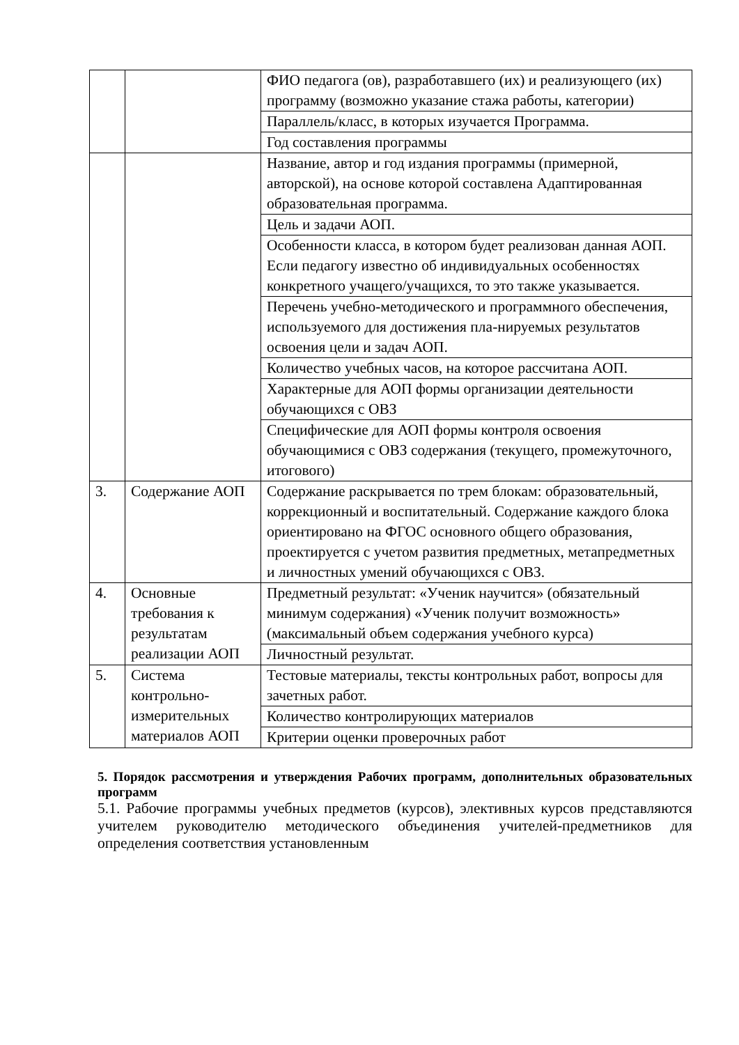| | | ФИО педагога (ов), разработавшего (их) и реализующего (их) программу (возможно указание стажа работы, категории) |
| | | Параллель/класс, в которых изучается Программа. |
| | | Год составления программы |
| | | Название, автор и год издания программы (примерной, авторской), на основе которой составлена Адаптированная образовательная программа. |
| | | Цель и задачи АОП. |
| | | Особенности класса, в котором будет реализован данная АОП. Если педагогу известно об индивидуальных особенностях конкретного учащего/учащихся, то это также указывается. |
| | | Перечень учебно-методического и программного обеспечения, используемого для достижения пла-нируемых результатов освоения цели и задач АОП. |
| | | Количество учебных часов, на которое рассчитана АОП. |
| | | Характерные для АОП формы организации деятельности обучающихся с ОВЗ |
| | | Специфические для АОП формы контроля освоения обучающимися с ОВЗ содержания (текущего, промежуточного, итогового) |
| 3. | Содержание АОП | Содержание раскрывается по трем блокам: образовательный, коррекционный и воспитательный. Содержание каждого блока ориентировано на ФГОС основного общего образования, проектируется с учетом развития предметных, метапредметных и личностных умений обучающихся с ОВЗ. |
| 4. | Основные требования к результатам реализации АОП | Предметный результат: «Ученик научится» (обязательный минимум содержания) «Ученик получит возможность» (максимальный объем содержания учебного курса) |
| | | Личностный результат. |
| 5. | Система контрольно-измерительных материалов АОП | Тестовые материалы, тексты контрольных работ, вопросы для зачетных работ. |
| | | Количество контролирующих материалов |
| | | Критерии оценки проверочных работ |
5. Порядок рассмотрения и утверждения Рабочих программ, дополнительных образовательных программ
5.1. Рабочие программы учебных предметов (курсов), элективных курсов представляются учителем руководителю методического объединения учителей-предметников для определения соответствия установленным